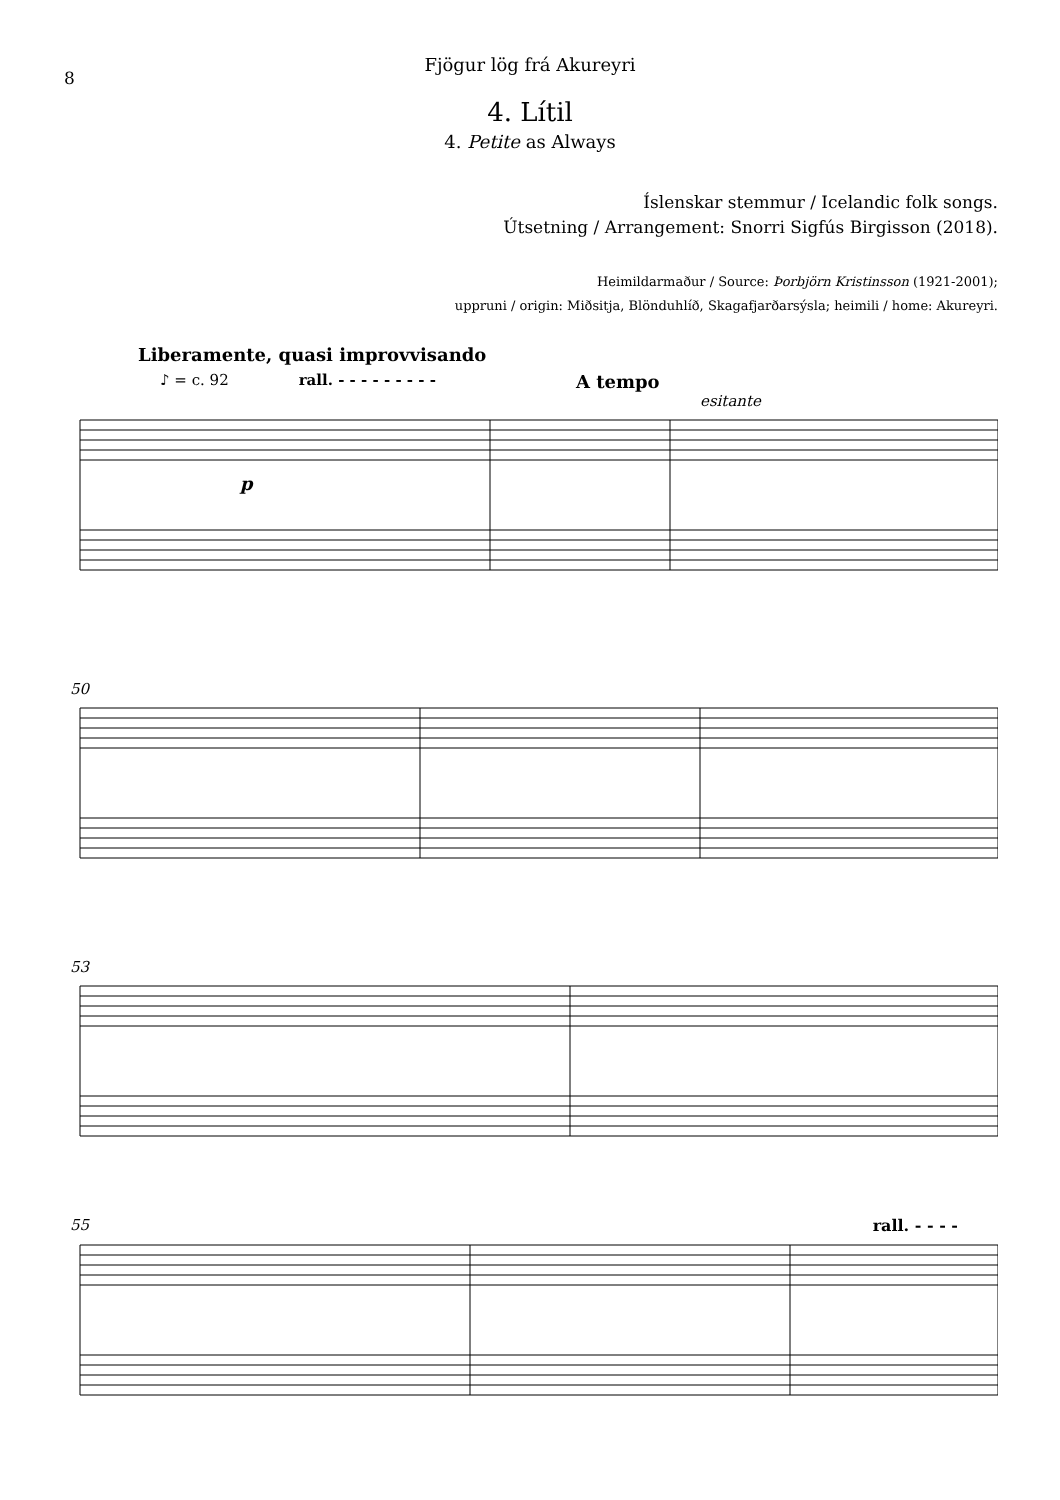8
Fjögur lög frá Akureyri
4. Lítil
4. Petite as Always
Íslenskar stemmur / Icelandic folk songs.
Útsetning / Arrangement: Snorri Sigfús Birgisson (2018).
Heimildarmaður / Source: Þorbjörn Kristinsson (1921-2001);
uppruni / origin: Miðsitja, Blönduhlíð, Skagafjarðarsýsla; heimili / home: Akureyri.
Liberamente, quasi improvvisando
♪ = c. 92 rall. - - - - - - - - - A tempo
esitante
p
50
53
55 rall. - - - -